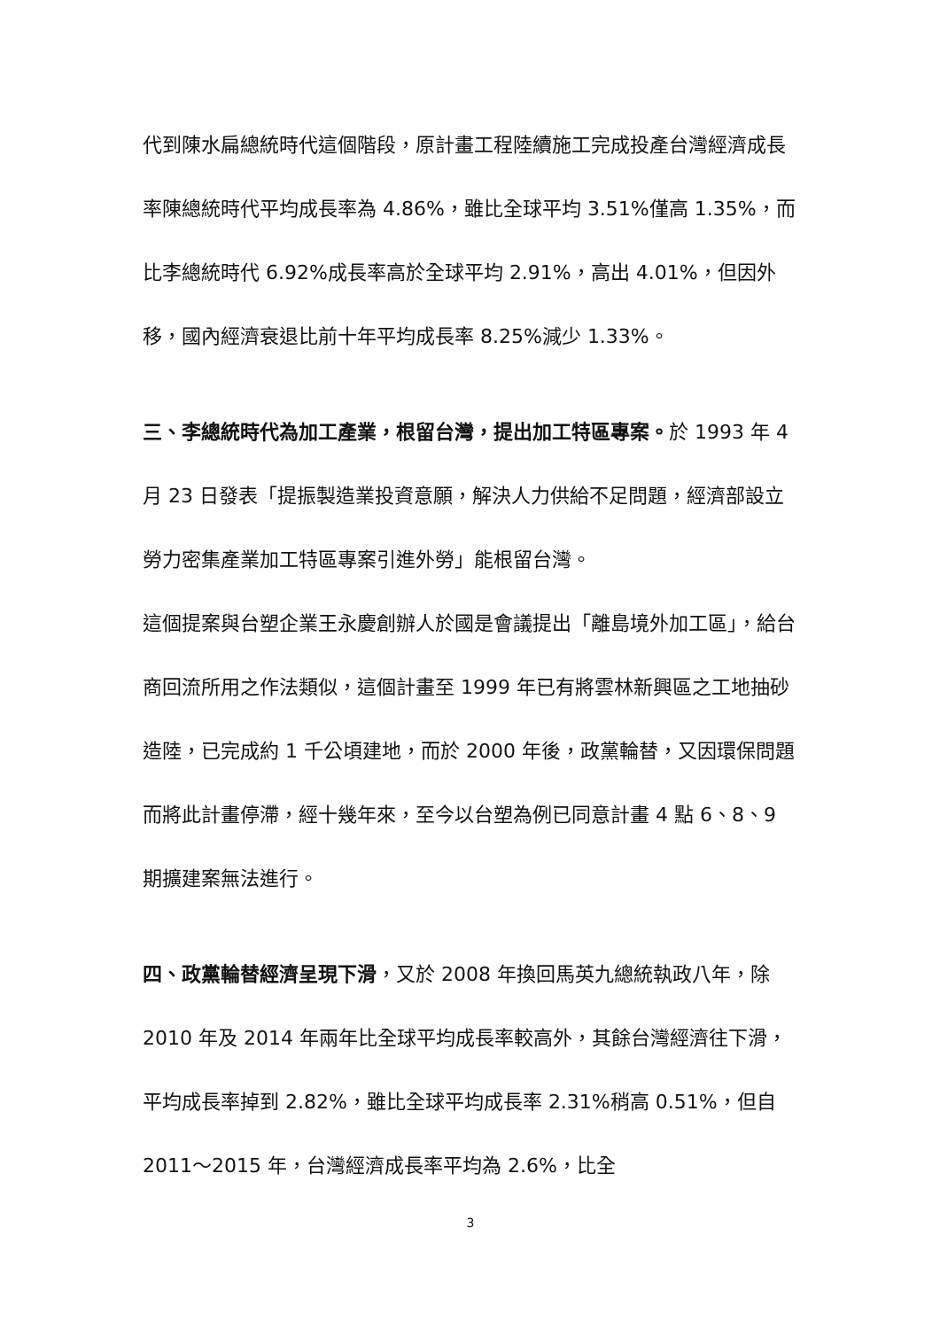代到陳水扁總統時代這個階段，原計畫工程陸續施工完成投產台灣經濟成長率陳總統時代平均成長率為 4.86%，雖比全球平均 3.51%僅高 1.35%，而比李總統時代 6.92%成長率高於全球平均 2.91%，高出 4.01%，但因外移，國內經濟衰退比前十年平均成長率 8.25%減少 1.33%。
三、李總統時代為加工產業，根留台灣，提出加工特區專案。於 1993 年 4 月 23 日發表「提振製造業投資意願，解決人力供給不足問題，經濟部設立勞力密集產業加工特區專案引進外勞」能根留台灣。
這個提案與台塑企業王永慶創辦人於國是會議提出「離島境外加工區」，給台商回流所用之作法類似，這個計畫至 1999 年已有將雲林新興區之工地抽砂造陸，已完成約 1 千公頃建地，而於 2000 年後，政黨輪替，又因環保問題而將此計畫停滯，經十幾年來，至今以台塑為例已同意計畫 4 點 6、8、9 期擴建案無法進行。
四、政黨輪替經濟呈現下滑，又於 2008 年換回馬英九總統執政八年，除 2010 年及 2014 年兩年比全球平均成長率較高外，其餘台灣經濟往下滑，平均成長率掉到 2.82%，雖比全球平均成長率 2.31%稍高 0.51%，但自 2011～2015 年，台灣經濟成長率平均為 2.6%，比全
3